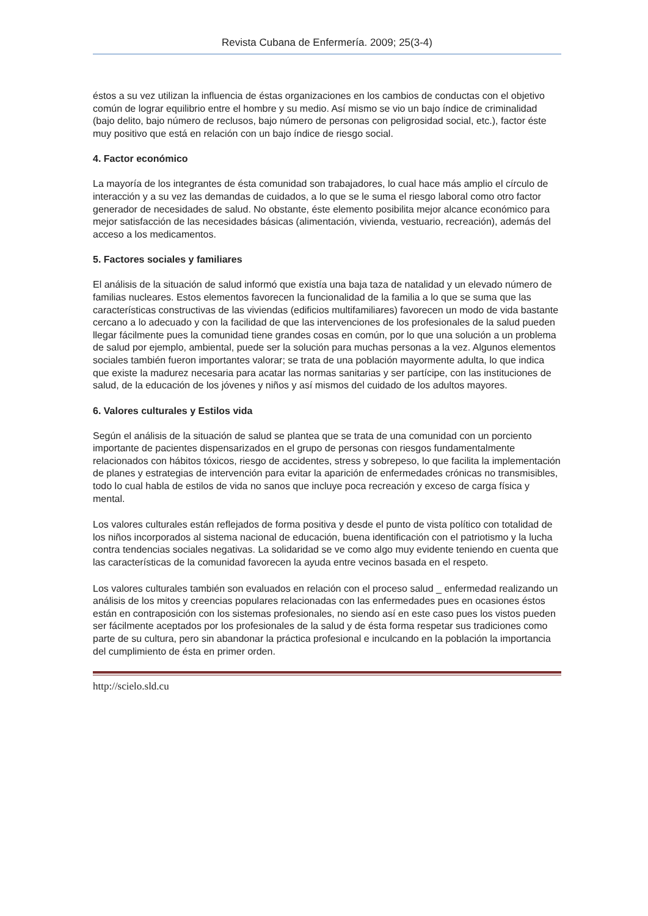Revista Cubana de Enfermería. 2009; 25(3-4)
éstos a su vez utilizan la influencia de éstas organizaciones en los cambios de conductas con el objetivo común de lograr equilibrio entre el hombre y su medio. Así mismo se vio un bajo índice de criminalidad (bajo delito, bajo número de reclusos, bajo número de personas con peligrosidad social, etc.), factor éste muy positivo que está en relación con un bajo índice de riesgo social.
4. Factor económico
La mayoría de los integrantes de ésta comunidad son trabajadores, lo cual hace más amplio el círculo de interacción y a su vez las demandas de cuidados, a lo que se le suma el riesgo laboral como otro factor generador de necesidades de salud. No obstante, éste elemento posibilita mejor alcance económico para mejor satisfacción de las necesidades básicas (alimentación, vivienda, vestuario, recreación), además del acceso a los medicamentos.
5. Factores sociales y familiares
El análisis de la situación de salud informó que existía una baja taza de natalidad y un elevado número de familias nucleares. Estos elementos favorecen la funcionalidad de la familia a lo que se suma que las características constructivas de las viviendas (edificios multifamiliares) favorecen un modo de vida bastante cercano a lo adecuado y con la facilidad de que las intervenciones de los profesionales de la salud pueden llegar fácilmente pues la comunidad tiene grandes cosas en común, por lo que una solución a un problema de salud por ejemplo, ambiental, puede ser la solución para muchas personas a la vez. Algunos elementos sociales también fueron importantes valorar; se trata de una población mayormente adulta, lo que indica que existe la madurez necesaria para acatar las normas sanitarias y ser partícipe, con las instituciones de salud, de la educación de los jóvenes y niños y así mismos del cuidado de los adultos mayores.
6. Valores culturales y Estilos vida
Según el análisis de la situación de salud se plantea que se trata de una comunidad con un porciento importante de pacientes dispensarizados en el grupo de personas con riesgos fundamentalmente relacionados con hábitos tóxicos, riesgo de accidentes, stress y sobrepeso, lo que facilita la implementación de planes y estrategias de intervención para evitar la aparición de enfermedades crónicas no transmisibles, todo lo cual habla de estilos de vida no sanos que incluye poca recreación y exceso de carga física y mental.
Los valores culturales están reflejados de forma positiva y desde el punto de vista político con totalidad de los niños incorporados al sistema nacional de educación, buena identificación con el patriotismo y la lucha contra tendencias sociales negativas. La solidaridad se ve como algo muy evidente teniendo en cuenta que las características de la comunidad favorecen la ayuda entre vecinos basada en el respeto.
Los valores culturales también son evaluados en relación con el proceso salud _ enfermedad realizando un análisis de los mitos y creencias populares relacionadas con las enfermedades pues en ocasiones éstos están en contraposición con los sistemas profesionales, no siendo así en este caso pues los vistos pueden ser fácilmente aceptados por los profesionales de la salud y de ésta forma respetar sus tradiciones como parte de su cultura, pero sin abandonar la práctica profesional e inculcando en la población la importancia del cumplimiento de ésta en primer orden.
http://scielo.sld.cu